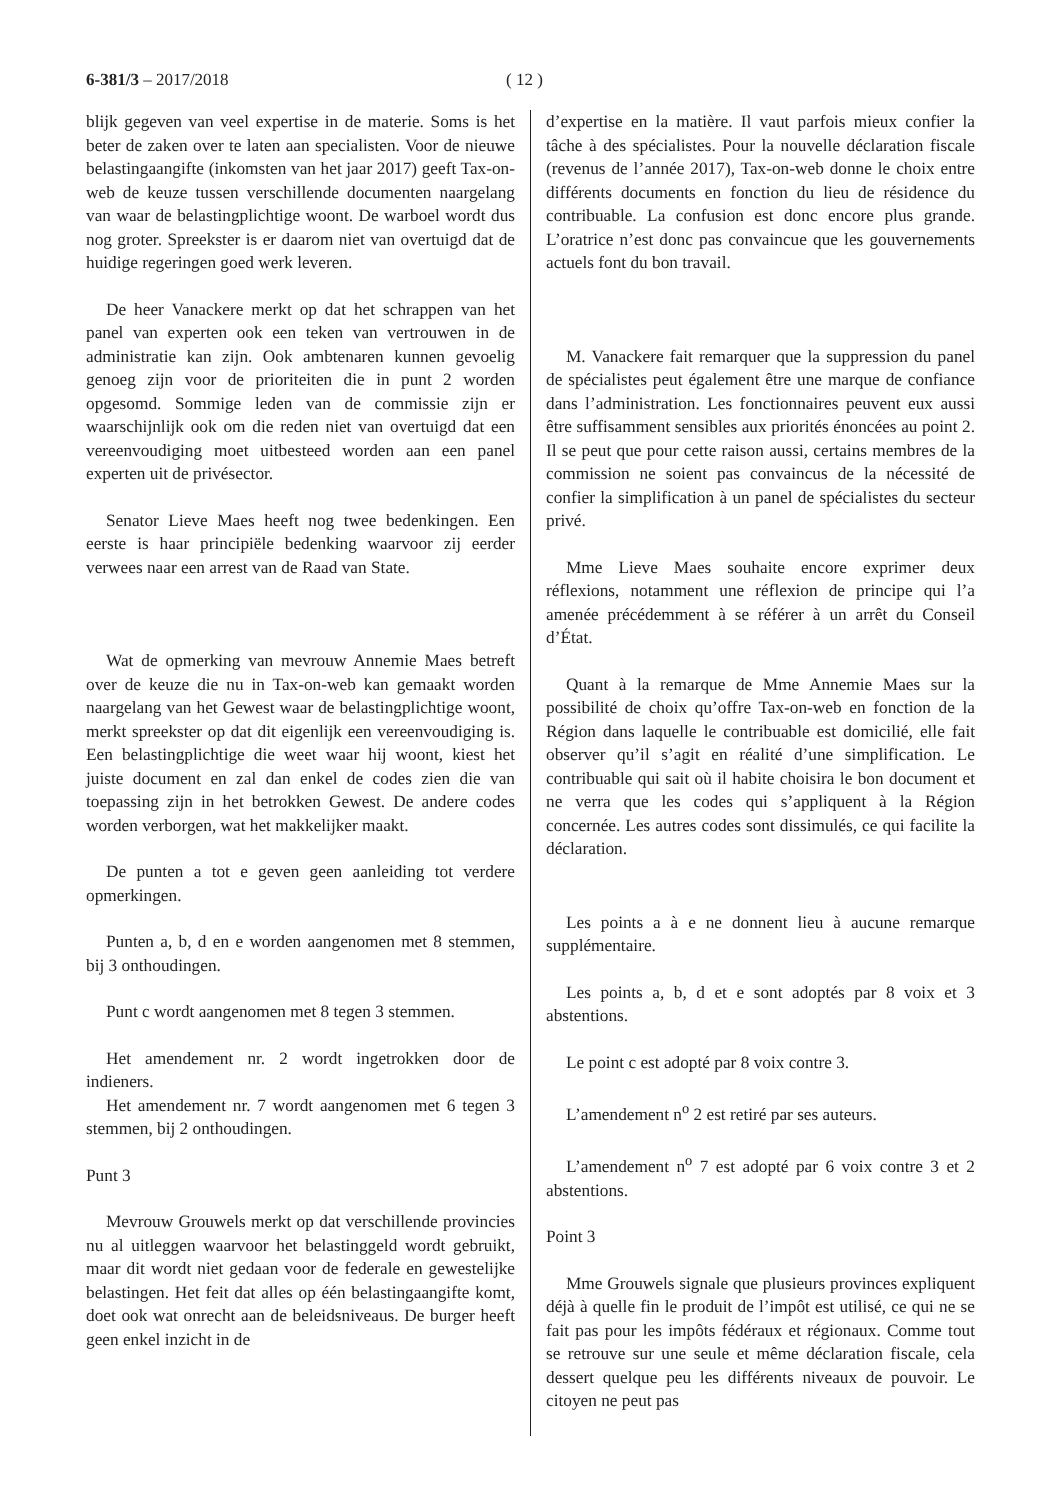6-381/3 – 2017/2018 ( 12 )
blijk gegeven van veel expertise in de materie. Soms is het beter de zaken over te laten aan specialisten. Voor de nieuwe belastingaangifte (inkomsten van het jaar 2017) geeft Tax-on-web de keuze tussen verschillende documenten naargelang van waar de belastingplichtige woont. De warboel wordt dus nog groter. Spreekster is er daarom niet van overtuigd dat de huidige regeringen goed werk leveren.
De heer Vanackere merkt op dat het schrappen van het panel van experten ook een teken van vertrouwen in de administratie kan zijn. Ook ambtenaren kunnen gevoelig genoeg zijn voor de prioriteiten die in punt 2 worden opgesomd. Sommige leden van de commissie zijn er waarschijnlijk ook om die reden niet van overtuigd dat een vereenvoudiging moet uitbesteed worden aan een panel experten uit de privésector.
Senator Lieve Maes heeft nog twee bedenkingen. Een eerste is haar principiële bedenking waarvoor zij eerder verwees naar een arrest van de Raad van State.
Wat de opmerking van mevrouw Annemie Maes betreft over de keuze die nu in Tax-on-web kan gemaakt worden naargelang van het Gewest waar de belastingplichtige woont, merkt spreekster op dat dit eigenlijk een vereenvoudiging is. Een belastingplichtige die weet waar hij woont, kiest het juiste document en zal dan enkel de codes zien die van toepassing zijn in het betrokken Gewest. De andere codes worden verborgen, wat het makkelijker maakt.
De punten a tot e geven geen aanleiding tot verdere opmerkingen.
Punten a, b, d en e worden aangenomen met 8 stemmen, bij 3 onthoudingen.
Punt c wordt aangenomen met 8 tegen 3 stemmen.
Het amendement nr. 2 wordt ingetrokken door de indieners.
Het amendement nr. 7 wordt aangenomen met 6 tegen 3 stemmen, bij 2 onthoudingen.
Punt 3
Mevrouw Grouwels merkt op dat verschillende provincies nu al uitleggen waarvoor het belastinggeld wordt gebruikt, maar dit wordt niet gedaan voor de federale en gewestelijke belastingen. Het feit dat alles op één belastingaangifte komt, doet ook wat onrecht aan de beleidsniveaus. De burger heeft geen enkel inzicht in de
d’expertise en la matière. Il vaut parfois mieux confier la tâche à des spécialistes. Pour la nouvelle déclaration fiscale (revenus de l’année 2017), Tax-on-web donne le choix entre différents documents en fonction du lieu de résidence du contribuable. La confusion est donc encore plus grande. L’oratrice n’est donc pas convaincue que les gouvernements actuels font du bon travail.
M. Vanackere fait remarquer que la suppression du panel de spécialistes peut également être une marque de confiance dans l’administration. Les fonctionnaires peuvent eux aussi être suffisamment sensibles aux priorités énoncées au point 2. Il se peut que pour cette raison aussi, certains membres de la commission ne soient pas convaincus de la nécessité de confier la simplification à un panel de spécialistes du secteur privé.
Mme Lieve Maes souhaite encore exprimer deux réflexions, notamment une réflexion de principe qui l’a amenée précédemment à se référer à un arrêt du Conseil d’État.
Quant à la remarque de Mme Annemie Maes sur la possibilité de choix qu’offre Tax-on-web en fonction de la Région dans laquelle le contribuable est domicilié, elle fait observer qu’il s’agit en réalité d’une simplification. Le contribuable qui sait où il habite choisira le bon document et ne verra que les codes qui s’appliquent à la Région concernée. Les autres codes sont dissimulés, ce qui facilite la déclaration.
Les points a à e ne donnent lieu à aucune remarque supplémentaire.
Les points a, b, d et e sont adoptés par 8 voix et 3 abstentions.
Le point c est adopté par 8 voix contre 3.
L’amendement n<sup>o</sup> 2 est retiré par ses auteurs.
L’amendement n<sup>o</sup> 7 est adopté par 6 voix contre 3 et 2 abstentions.
Point 3
Mme Grouwels signale que plusieurs provinces expliquent déjà à quelle fin le produit de l’impôt est utilisé, ce qui ne se fait pas pour les impôts fédéraux et régionaux. Comme tout se retrouve sur une seule et même déclaration fiscale, cela dessert quelque peu les différents niveaux de pouvoir. Le citoyen ne peut pas